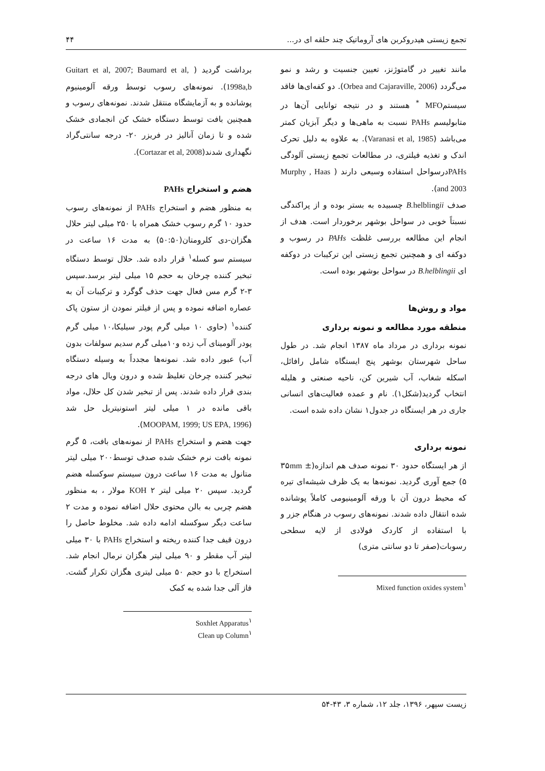تجمع زیستی هیدروکربن های آروماتیک چند حلقه ای در... ۴۴
مانند تغییر در گامتوژنز، تعیین جنسیت و رشد و نمو می‌گردد (Orbea and Cajaraville, 2006). دو کفه‌ای‌ها فاقد سیستمMFO <sup>*</sup> هستند و در نتیجه توانایی آن‌ها در متابولیسم PAHs نسبت به ماهی‌ها و دیگر آبزیان کمتر می‌باشد (Varanasi et al, 1985). به علاوه به دلیل تحرک اندک و تغذیه فیلتری، در مطالعات تجمع زیستی آلودگی PAHsدرسواحل استفاده وسیعی دارند ( Murphy , Haas and 2003).
صدف B. helblingii چسبیده به بستر بوده و از پراکندگی نسبتاً خوبی در سواحل بوشهر برخوردار است. هدف از انجام این مطالعه بررسی غلظت PAHs در رسوب و دوکفه ای و همچنین تجمع زیستی این ترکیبات در دوکفه ای B.helblingii در سواحل بوشهر بوده است.
مواد و روش‌ها
منطقه مورد مطالعه و نمونه برداری
نمونه برداری در مرداد ماه ۱۳۸۷ انجام شد. در طول ساحل شهرستان بوشهر پنج ایستگاه شامل رافائل، اسکله شغاب، آب شیرین کن، ناحیه صنعتی و هلیله انتخاب گردید(شکل۱). نام و عمده فعالیت‌های انسانی جاری در هر ایستگاه در جدول۱ نشان داده شده است.
نمونه برداری
از هر ایستگاه حدود ۳۰ نمونه صدف هم اندازه(۳۵mm ± ۵) جمع آوری گردید. نمونه‌ها به یک ظرف شیشه‌ای تیره که محیط درون آن با ورقه آلومینیومی کاملاً پوشانده شده انتقال داده شدند. نمونه‌های رسوب در هنگام جزر و با استفاده از کاردک فولادی از لایه سطحی رسوبات(صفر تا دو سانتی متری)
Mixed function oxides system<sup>۱</sup>
برداشت گردید ( Guitart et al, 2007; Baumard et al, 1998a,b). نمونه‌های رسوب توسط ورقه آلومینیوم پوشانده و به آزمایشگاه منتقل شدند. نمونه‌های رسوب و همچنین بافت توسط دستگاه خشک کن انجمادی خشک شده و تا زمان آنالیز در فریزر ۲۰- درجه سانتی‌گراد نگهداری شدند(Cortazar et al, 2008).
هضم و استخراج PAHs
به منظور هضم و استخراج PAHs از نمونه‌های رسوب حدود ۱۰ گرم رسوب خشک همراه با ۲۵۰ میلی لیتر حلال هگزان-دی کلرومتان(۵۰:۵۰) به مدت ۱۶ ساعت در سیستم سو کسله<sup>۱</sup> قرار داده شد. حلال توسط دستگاه تبخیر کننده چرخان به حجم ۱۵ میلی لیتر برسد.سپس ۳-۲ گرم مس فعال جهت حذف گوگرد و ترکیبات آن به عصاره اضافه نموده و پس از فیلتر نمودن از ستون پاک کننده<sup>۱</sup> (حاوی ۱۰ میلی گرم پودر سیلیکا،۱۰ میلی گرم پودر آلومینای آب زده و۱۰میلی گرم سدیم سولفات بدون آب) عبور داده شد. نمونه‌ها مجدداً به وسیله دستگاه تبخیر کننده چرخان تغلیظ شده و درون ویال های درجه بندی قرار داده شدند. پس از تبخیر شدن کل حلال، مواد باقی مانده در ۱ میلی لیتر استونیتریل حل شد (MOOPAM, 1999; US EPA, 1996).
جهت هضم و استخراج PAHs از نمونه‌های بافت، ۵ گرم نمونه بافت نرم خشک شده صدف توسط۲۰۰ میلی لیتر متانول به مدت ۱۶ ساعت درون سیستم سوکسله هضم گردید. سپس ۲۰ میلی لیتر KOH ۲ مولار ، به منظور هضم چربی به بالن محتوی حلال اضافه نموده و مدت ۲ ساعت دیگر سوکسله ادامه داده شد. مخلوط حاصل را درون قیف جدا کننده ریخته و استخراج PAHs با ۳۰ میلی لیتر آب مقطر و ۹۰ میلی لیتر هگزان نرمال انجام شد. استخراج با دو حجم ۵۰ میلی لیتری هگزان تکرار گشت. فاز آلی جدا شده به کمک
Soxhlet Apparatus<sup>۱</sup>
Clean up Column<sup>۱</sup>
زیست سپهر، ۱۳۹۶، جلد ۱۲، شماره ۳، ۴۳-۵۴